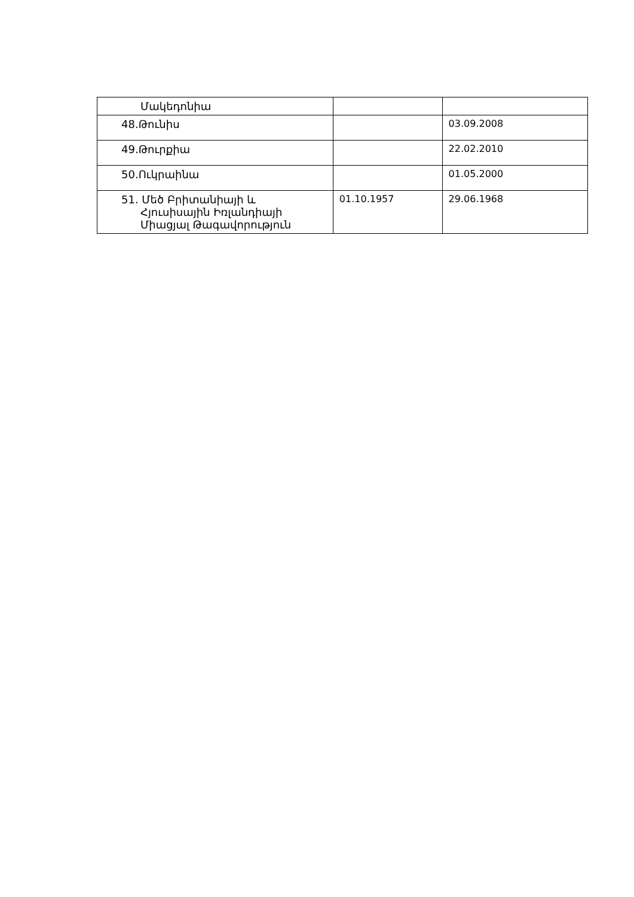| Մակեդոնիա | | |
| 48.Թունիս | | 03.09.2008 |
| 49.Թուրքիա | | 22.02.2010 |
| 50.Ուկրաինա | | 01.05.2000 |
| 51. Մեծ Բրիտանիայի և Հյուսիսային Իռլանդիայի Միացյալ Թագավորություն | 01.10.1957 | 29.06.1968 |